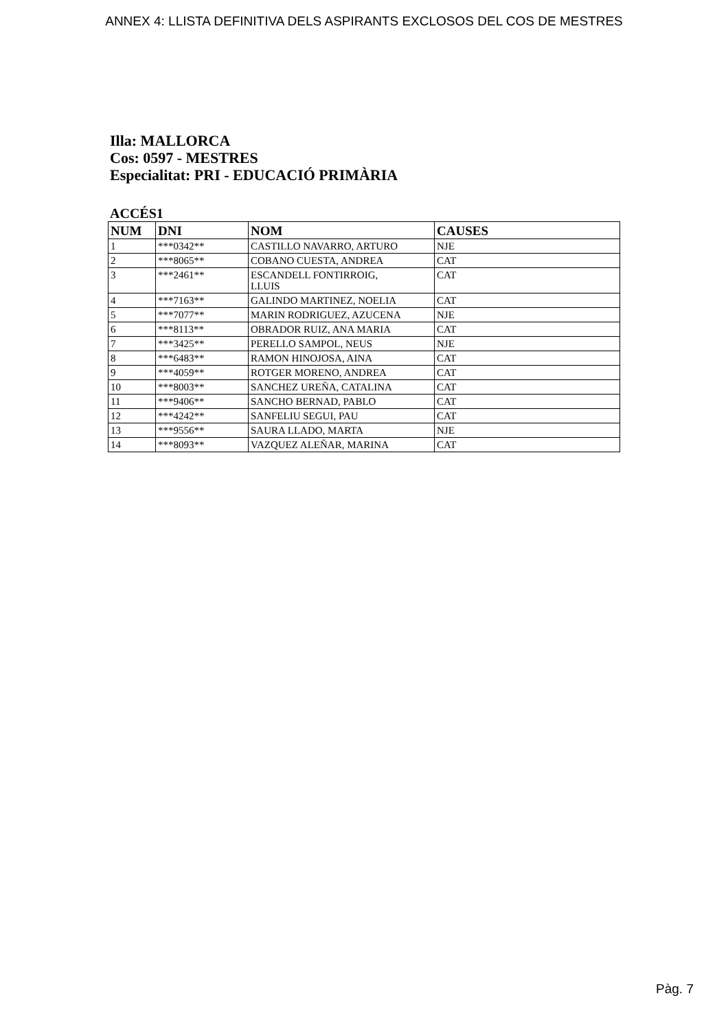ANNEX 4: LLISTA DEFINITIVA DELS ASPIRANTS EXCLOSOS DEL COS DE MESTRES
Illa: MALLORCA
Cos: 0597 - MESTRES
Especialitat: PRI - EDUCACIÓ PRIMÀRIA
ACCÉS1
| NUM | DNI | NOM | CAUSES |
| --- | --- | --- | --- |
| 1 | ***0342** | CASTILLO NAVARRO, ARTURO | NJE |
| 2 | ***8065** | COBANO CUESTA, ANDREA | CAT |
| 3 | ***2461** | ESCANDELL FONTIRROIG, LLUIS | CAT |
| 4 | ***7163** | GALINDO MARTINEZ, NOELIA | CAT |
| 5 | ***7077** | MARIN RODRIGUEZ, AZUCENA | NJE |
| 6 | ***8113** | OBRADOR RUIZ, ANA MARIA | CAT |
| 7 | ***3425** | PERELLO SAMPOL, NEUS | NJE |
| 8 | ***6483** | RAMON HINOJOSA, AINA | CAT |
| 9 | ***4059** | ROTGER MORENO, ANDREA | CAT |
| 10 | ***8003** | SANCHEZ UREÑA, CATALINA | CAT |
| 11 | ***9406** | SANCHO BERNAD, PABLO | CAT |
| 12 | ***4242** | SANFELIU SEGUI, PAU | CAT |
| 13 | ***9556** | SAURA LLADO, MARTA | NJE |
| 14 | ***8093** | VAZQUEZ ALEÑAR, MARINA | CAT |
Pàg. 7